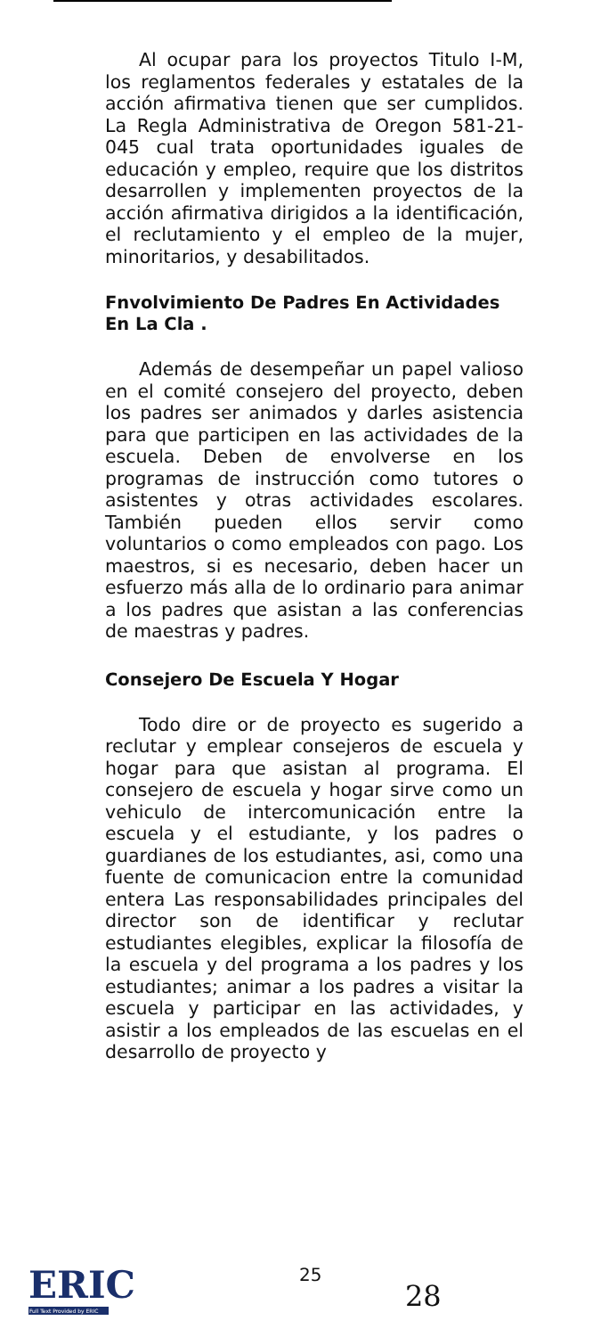Al ocupar para los proyectos Titulo I-M, los reglamentos federales y estatales de la acción afirmativa tienen que ser cumplidos. La Regla Administrativa de Oregon 581-21-045 cual trata oportunidades iguales de educación y empleo, require que los distritos desarrollen y implementen proyectos de la acción afirmativa dirigidos a la identificación, el reclutamiento y el empleo de la mujer, minoritarios, y desabilitados.
Fnvolvimiento De Padres En Actividades En La Cla .
Además de desempeñar un papel valioso en el comité consejero del proyecto, deben los padres ser animados y darles asistencia para que participen en las actividades de la escuela. Deben de envolverse en los programas de instrucción como tutores o asistentes y otras actividades escolares. También pueden ellos servir como voluntarios o como empleados con pago. Los maestros, si es necesario, deben hacer un esfuerzo más alla de lo ordinario para animar a los padres que asistan a las conferencias de maestras y padres.
Consejero De Escuela Y Hogar
Todo dire or de proyecto es sugerido a reclutar y emplear consejeros de escuela y hogar para que asistan al programa. El consejero de escuela y hogar sirve como un vehiculo de intercomunicación entre la escuela y el estudiante, y los padres o guardianes de los estudiantes, asi, como una fuente de comunicacion entre la comunidad entera Las responsabilidades principales del director son de identificar y reclutar estudiantes elegibles, explicar la filosofía de la escuela y del programa a los padres y los estudiantes; animar a los padres a visitar la escuela y participar en las actividades, y asistir a los empleados de las escuelas en el desarrollo de proyecto y
ERIC
Full Text Provided by ERIC
25
28